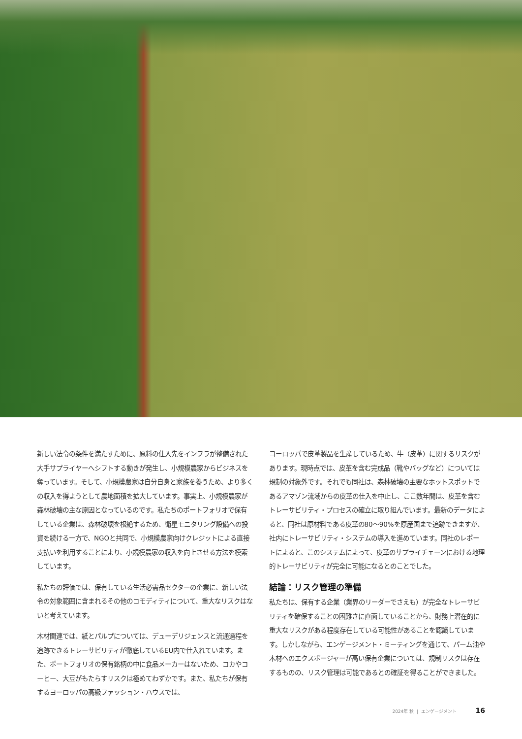新しい法令の条件を満たすために、原料の仕入先をインフラが整備された大手サプライヤーへシフトする動きが発生し、小規模農家からビジネスを奪っています。そして、小規模農家は自分自身と家族を養うため、より多くの収入を得ようとして農地面積を拡大しています。事実上、小規模農家が森林破壊の主な原因となっているのです。私たちのポートフォリオで保有している企業は、森林破壊を根絶するため、衛星モニタリング設備への投資を続ける一方で、NGOと共同で、小規模農家向けクレジットによる直接支払いを利用することにより、小規模農家の収入を向上させる方法を模索しています。
私たちの評価では、保有している生活必需品セクターの企業に、新しい法令の対象範囲に含まれるその他のコモディティについて、重大なリスクはないと考えています。
木材関連では、紙とパルプについては、デューデリジェンスと流通過程を追跡できるトレーサビリティが徹底しているEU内で仕入れています。また、ポートフォリオの保有銘柄の中に食品メーカーはないため、コカやコーヒー、大豆がもたらすリスクは極めてわずかです。また、私たちが保有するヨーロッパの高級ファッション・ハウスでは、
ヨーロッパで皮革製品を生産しているため、牛（皮革）に関するリスクがあります。現時点では、皮革を含む完成品（靴やバッグなど）については規制の対象外です。それでも同社は、森林破壊の主要なホットスポットであるアマゾン流域からの皮革の仕入を中止し、ここ数年間は、皮革を含むトレーサビリティ・プロセスの確立に取り組んでいます。最新のデータによると、同社は原材料である皮革の80～90%を原産国まで追跡できますが、社内にトレーサビリティ・システムの導入を進めています。同社のレポートによると、このシステムによって、皮革のサプライチェーンにおける地理的トレーサビリティが完全に可能になるとのことでした。
結論：リスク管理の準備
私たちは、保有する企業（業界のリーダーでさえも）が完全なトレーサビリティを確保することの困難さに直面していることから、財務上潜在的に重大なリスクがある程度存在している可能性があることを認識しています。しかしながら、エンゲージメント・ミーティングを通じて、パーム油や木材へのエクスポージャーが高い保有企業については、規制リスクは存在するものの、リスク管理は可能であるとの確証を得ることができました。
2024年 秋 | エンゲージメント 16